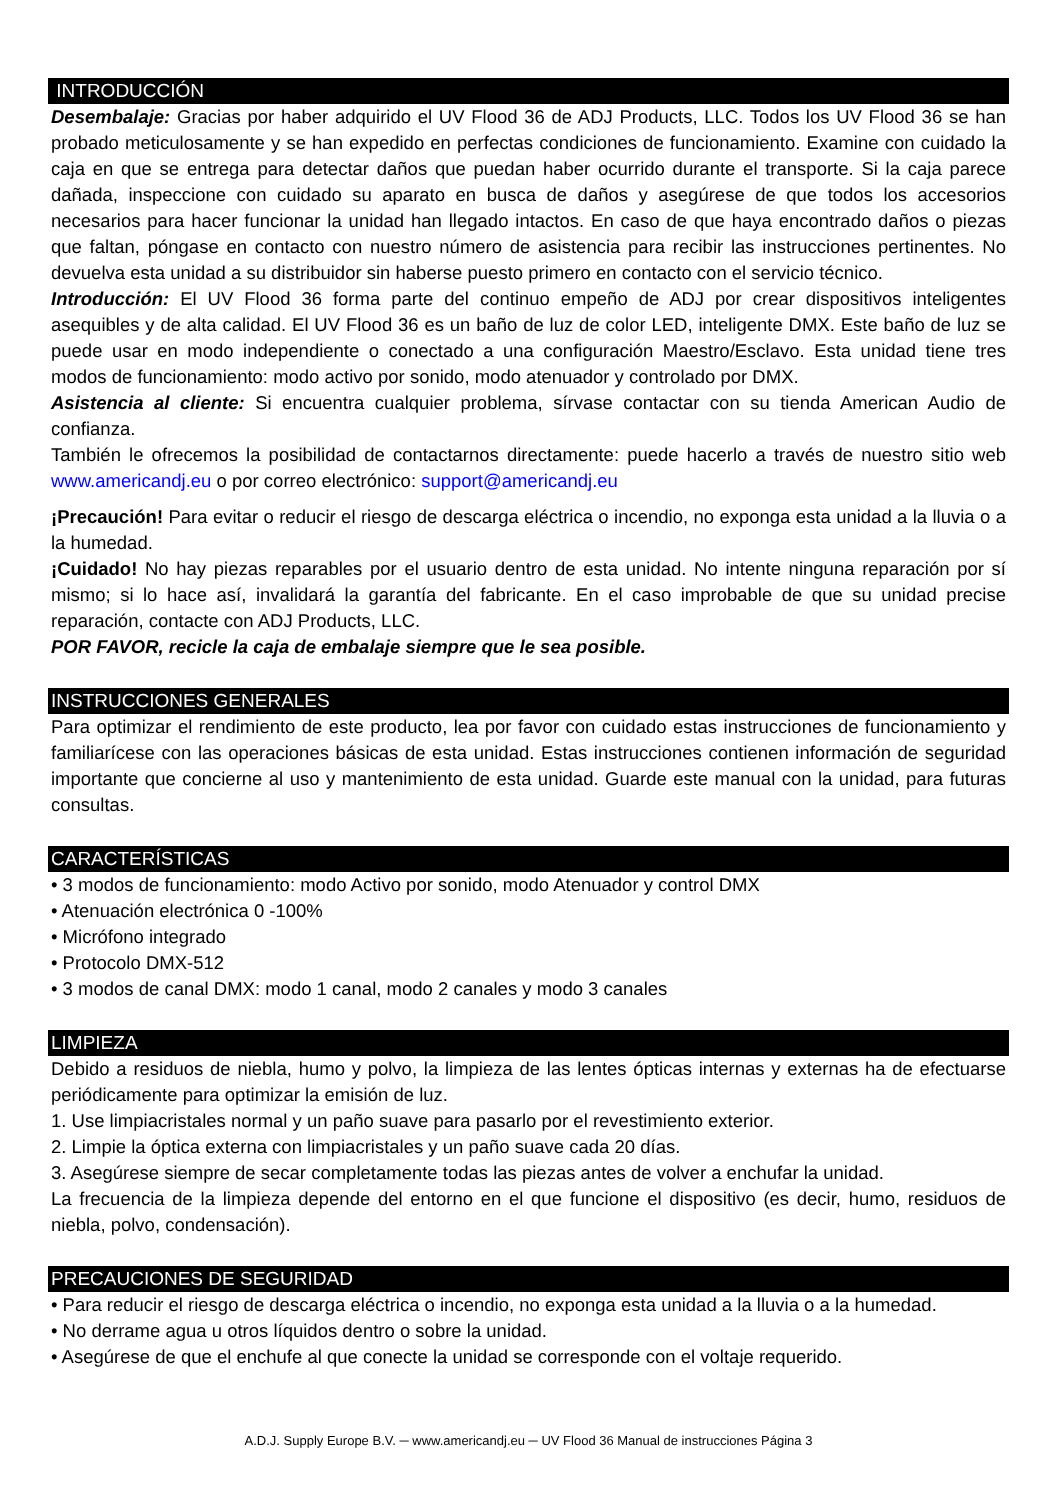INTRODUCCIÓN
Desembalaje: Gracias por haber adquirido el UV Flood 36 de ADJ Products, LLC. Todos los UV Flood 36 se han probado meticulosamente y se han expedido en perfectas condiciones de funcionamiento. Examine con cuidado la caja en que se entrega para detectar daños que puedan haber ocurrido durante el transporte. Si la caja parece dañada, inspeccione con cuidado su aparato en busca de daños y asegúrese de que todos los accesorios necesarios para hacer funcionar la unidad han llegado intactos. En caso de que haya encontrado daños o piezas que faltan, póngase en contacto con nuestro número de asistencia para recibir las instrucciones pertinentes. No devuelva esta unidad a su distribuidor sin haberse puesto primero en contacto con el servicio técnico.
Introducción: El UV Flood 36 forma parte del continuo empeño de ADJ por crear dispositivos inteligentes asequibles y de alta calidad. El UV Flood 36 es un baño de luz de color LED, inteligente DMX. Este baño de luz se puede usar en modo independiente o conectado a una configuración Maestro/Esclavo. Esta unidad tiene tres modos de funcionamiento: modo activo por sonido, modo atenuador y controlado por DMX.
Asistencia al cliente: Si encuentra cualquier problema, sírvase contactar con su tienda American Audio de confianza.
También le ofrecemos la posibilidad de contactarnos directamente: puede hacerlo a través de nuestro sitio web www.americandj.eu o por correo electrónico: support@americandj.eu
¡Precaución! Para evitar o reducir el riesgo de descarga eléctrica o incendio, no exponga esta unidad a la lluvia o a la humedad.
¡Cuidado! No hay piezas reparables por el usuario dentro de esta unidad. No intente ninguna reparación por sí mismo; si lo hace así, invalidará la garantía del fabricante. En el caso improbable de que su unidad precise reparación, contacte con ADJ Products, LLC.
POR FAVOR, recicle la caja de embalaje siempre que le sea posible.
INSTRUCCIONES GENERALES
Para optimizar el rendimiento de este producto, lea por favor con cuidado estas instrucciones de funcionamiento y familiarícese con las operaciones básicas de esta unidad. Estas instrucciones contienen información de seguridad importante que concierne al uso y mantenimiento de esta unidad. Guarde este manual con la unidad, para futuras consultas.
CARACTERÍSTICAS
• 3 modos de funcionamiento: modo Activo por sonido, modo Atenuador y control DMX
• Atenuación electrónica 0 -100%
• Micrófono integrado
• Protocolo DMX-512
• 3 modos de canal DMX: modo 1 canal, modo 2 canales y modo 3 canales
LIMPIEZA
Debido a residuos de niebla, humo y polvo, la limpieza de las lentes ópticas internas y externas ha de efectuarse periódicamente para optimizar la emisión de luz.
1. Use limpiacristales normal y un paño suave para pasarlo por el revestimiento exterior.
2. Limpie la óptica externa con limpiacristales y un paño suave cada 20 días.
3. Asegúrese siempre de secar completamente todas las piezas antes de volver a enchufar la unidad.
La frecuencia de la limpieza depende del entorno en el que funcione el dispositivo (es decir, humo, residuos de niebla, polvo, condensación).
PRECAUCIONES DE SEGURIDAD
• Para reducir el riesgo de descarga eléctrica o incendio, no exponga esta unidad a la lluvia o a la humedad.
• No derrame agua u otros líquidos dentro o sobre la unidad.
• Asegúrese de que el enchufe al que conecte la unidad se corresponde con el voltaje requerido.
A.D.J. Supply Europe B.V. ─ www.americandj.eu ─ UV Flood 36 Manual de instrucciones Página 3